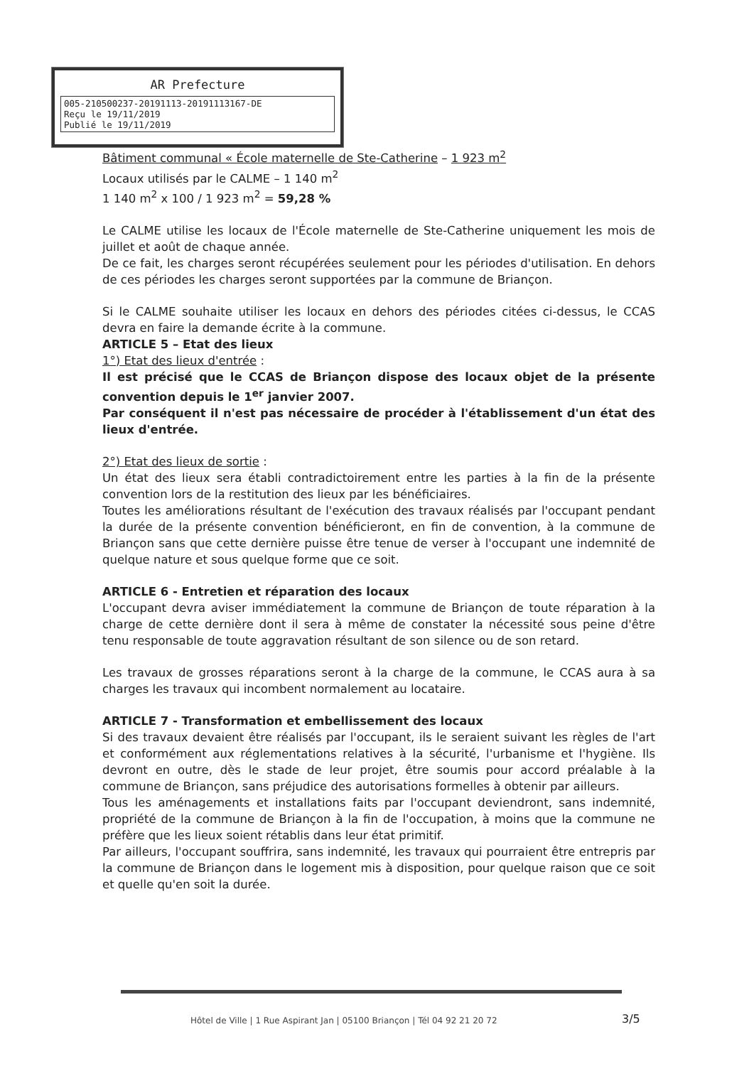AR Prefecture
005-210500237-20191113-20191113167-DE
Reçu le 19/11/2019
Publié le 19/11/2019
Bâtiment communal « École maternelle de Ste-Catherine – 1 923 m<sup>2</sup>
Locaux utilisés par le CALME – 1 140 m<sup>2</sup>
1 140 m<sup>2</sup> x 100 / 1 923 m<sup>2</sup> = 59,28 %
Le CALME utilise les locaux de l'École maternelle de Ste-Catherine uniquement les mois de juillet et août de chaque année.
De ce fait, les charges seront récupérées seulement pour les périodes d'utilisation. En dehors de ces périodes les charges seront supportées par la commune de Briançon.
Si le CALME souhaite utiliser les locaux en dehors des périodes citées ci-dessus, le CCAS devra en faire la demande écrite à la commune.
ARTICLE 5 – Etat des lieux
1°) Etat des lieux d'entrée :
Il est précisé que le CCAS de Briançon dispose des locaux objet de la présente convention depuis le 1<sup>er</sup> janvier 2007.
Par conséquent il n'est pas nécessaire de procéder à l'établissement d'un état des lieux d'entrée.
2°) Etat des lieux de sortie :
Un état des lieux sera établi contradictoirement entre les parties à la fin de la présente convention lors de la restitution des lieux par les bénéficiaires.
Toutes les améliorations résultant de l'exécution des travaux réalisés par l'occupant pendant la durée de la présente convention bénéficieront, en fin de convention, à la commune de Briançon sans que cette dernière puisse être tenue de verser à l'occupant une indemnité de quelque nature et sous quelque forme que ce soit.
ARTICLE 6 - Entretien et réparation des locaux
L'occupant devra aviser immédiatement la commune de Briançon de toute réparation à la charge de cette dernière dont il sera à même de constater la nécessité sous peine d'être tenu responsable de toute aggravation résultant de son silence ou de son retard.
Les travaux de grosses réparations seront à la charge de la commune, le CCAS aura à sa charges les travaux qui incombent normalement au locataire.
ARTICLE 7 - Transformation et embellissement des locaux
Si des travaux devaient être réalisés par l'occupant, ils le seraient suivant les règles de l'art et conformément aux réglementations relatives à la sécurité, l'urbanisme et l'hygiène. Ils devront en outre, dès le stade de leur projet, être soumis pour accord préalable à la commune de Briançon, sans préjudice des autorisations formelles à obtenir par ailleurs.
Tous les aménagements et installations faits par l'occupant deviendront, sans indemnité, propriété de la commune de Briançon à la fin de l'occupation, à moins que la commune ne préfère que les lieux soient rétablis dans leur état primitif.
Par ailleurs, l'occupant souffrira, sans indemnité, les travaux qui pourraient être entrepris par la commune de Briançon dans le logement mis à disposition, pour quelque raison que ce soit et quelle qu'en soit la durée.
Hôtel de Ville | 1 Rue Aspirant Jan | 05100 Briançon | Tél 04 92 21 20 72
3/5